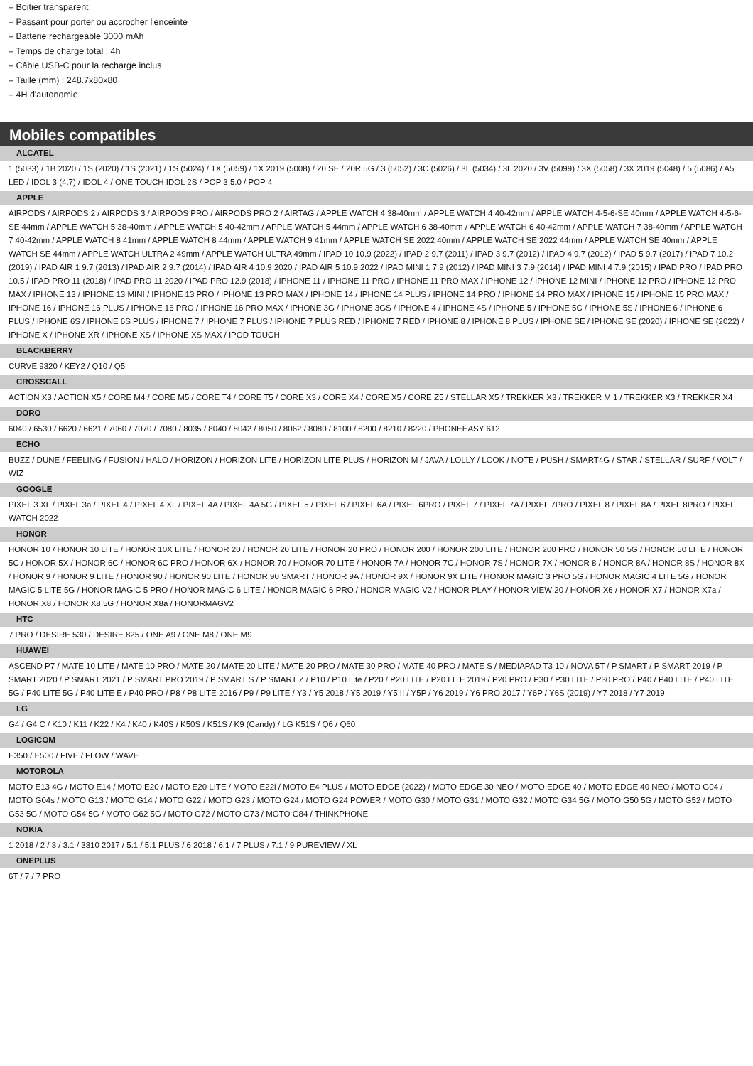– Boitier transparent
– Passant pour porter ou accrocher l'enceinte
– Batterie rechargeable 3000 mAh
– Temps de charge total : 4h
– Câble USB-C pour la recharge inclus
– Taille (mm) : 248.7x80x80
– 4H d'autonomie
Mobiles compatibles
ALCATEL
1 (5033) / 1B 2020 / 1S (2020) / 1S (2021) / 1S (5024) / 1X (5059) / 1X 2019 (5008) / 20 SE / 20R 5G / 3 (5052) / 3C (5026) / 3L (5034) / 3L 2020 / 3V (5099) / 3X (5058) / 3X 2019 (5048) / 5 (5086) / A5 LED / IDOL 3 (4.7) / IDOL 4 / ONE TOUCH IDOL 2S / POP 3 5.0 / POP 4
APPLE
AIRPODS / AIRPODS 2 / AIRPODS 3 / AIRPODS PRO / AIRPODS PRO 2 / AIRTAG / APPLE WATCH 4 38-40mm / APPLE WATCH 4 40-42mm / APPLE WATCH 4-5-6-SE 40mm / APPLE WATCH 4-5-6-SE 44mm / APPLE WATCH 5 38-40mm / APPLE WATCH 5 40-42mm / APPLE WATCH 5 44mm / APPLE WATCH 6 38-40mm / APPLE WATCH 6 40-42mm / APPLE WATCH 7 38-40mm / APPLE WATCH 7 40-42mm / APPLE WATCH 8 41mm / APPLE WATCH 8 44mm / APPLE WATCH 9 41mm / APPLE WATCH SE 2022 40mm / APPLE WATCH SE 2022 44mm / APPLE WATCH SE 40mm / APPLE WATCH SE 44mm / APPLE WATCH ULTRA 2 49mm / APPLE WATCH ULTRA 49mm / IPAD 10 10.9 (2022) / IPAD 2 9.7 (2011) / IPAD 3 9.7 (2012) / IPAD 4 9.7 (2012) / IPAD 5 9.7 (2017) / IPAD 7 10.2 (2019) / IPAD AIR 1 9.7 (2013) / IPAD AIR 2 9.7 (2014) / IPAD AIR 4 10.9 2020 / IPAD AIR 5 10.9 2022 / IPAD MINI 1 7.9 (2012) / IPAD MINI 3 7.9 (2014) / IPAD MINI 4 7.9 (2015) / IPAD PRO / IPAD PRO 10.5 / IPAD PRO 11 (2018) / IPAD PRO 11 2020 / IPAD PRO 12.9 (2018) / IPHONE 11 / IPHONE 11 PRO / IPHONE 11 PRO MAX / IPHONE 12 / IPHONE 12 MINI / IPHONE 12 PRO / IPHONE 12 PRO MAX / IPHONE 13 / IPHONE 13 MINI / IPHONE 13 PRO / IPHONE 13 PRO MAX / IPHONE 14 / IPHONE 14 PLUS / IPHONE 14 PRO / IPHONE 14 PRO MAX / IPHONE 15 / IPHONE 15 PRO MAX / IPHONE 16 / IPHONE 16 PLUS / IPHONE 16 PRO / IPHONE 16 PRO MAX / IPHONE 3G / IPHONE 3GS / IPHONE 4 / IPHONE 4S / IPHONE 5 / IPHONE 5C / IPHONE 5S / IPHONE 6 / IPHONE 6 PLUS / IPHONE 6S / IPHONE 6S PLUS / IPHONE 7 / IPHONE 7 PLUS / IPHONE 7 PLUS RED / IPHONE 7 RED / IPHONE 8 / IPHONE 8 PLUS / IPHONE SE / IPHONE SE (2020) / IPHONE SE (2022) / IPHONE X / IPHONE XR / IPHONE XS / IPHONE XS MAX / IPOD TOUCH
BLACKBERRY
CURVE 9320 / KEY2 / Q10 / Q5
CROSSCALL
ACTION X3 / ACTION X5 / CORE M4 / CORE M5 / CORE T4 / CORE T5 / CORE X3 / CORE X4 / CORE X5 / CORE Z5 / STELLAR X5 / TREKKER X3 / TREKKER M 1 / TREKKER X3 / TREKKER X4
DORO
6040 / 6530 / 6620 / 6621 / 7060 / 7070 / 7080 / 8035 / 8040 / 8042 / 8050 / 8062 / 8080 / 8100 / 8200 / 8210 / 8220 / PHONEEASY 612
ECHO
BUZZ / DUNE / FEELING / FUSION / HALO / HORIZON / HORIZON LITE / HORIZON LITE PLUS / HORIZON M / JAVA / LOLLY / LOOK / NOTE / PUSH / SMART4G / STAR / STELLAR / SURF / VOLT / WIZ
GOOGLE
PIXEL 3 XL / PIXEL 3a / PIXEL 4 / PIXEL 4 XL / PIXEL 4A / PIXEL 4A 5G / PIXEL 5 / PIXEL 6 / PIXEL 6A / PIXEL 6PRO / PIXEL 7 / PIXEL 7A / PIXEL 7PRO / PIXEL 8 / PIXEL 8A / PIXEL 8PRO / PIXEL WATCH 2022
HONOR
HONOR 10 / HONOR 10 LITE / HONOR 10X LITE / HONOR 20 / HONOR 20 LITE / HONOR 20 PRO / HONOR 200 / HONOR 200 LITE / HONOR 200 PRO / HONOR 50 5G / HONOR 50 LITE / HONOR 5C / HONOR 5X / HONOR 6C / HONOR 6C PRO / HONOR 6X / HONOR 70 / HONOR 70 LITE / HONOR 7A / HONOR 7C / HONOR 7S / HONOR 7X / HONOR 8 / HONOR 8A / HONOR 8S / HONOR 8X / HONOR 9 / HONOR 9 LITE / HONOR 90 / HONOR 90 LITE / HONOR 90 SMART / HONOR 9A / HONOR 9X / HONOR 9X LITE / HONOR MAGIC 3 PRO 5G / HONOR MAGIC 4 LITE 5G / HONOR MAGIC 5 LITE 5G / HONOR MAGIC 5 PRO / HONOR MAGIC 6 LITE / HONOR MAGIC 6 PRO / HONOR MAGIC V2 / HONOR PLAY / HONOR VIEW 20 / HONOR X6 / HONOR X7 / HONOR X7a / HONOR X8 / HONOR X8 5G / HONOR X8a / HONORMAGV2
HTC
7 PRO / DESIRE 530 / DESIRE 825 / ONE A9 / ONE M8 / ONE M9
HUAWEI
ASCEND P7 / MATE 10 LITE / MATE 10 PRO / MATE 20 / MATE 20 LITE / MATE 20 PRO / MATE 30 PRO / MATE 40 PRO / MATE S / MEDIAPAD T3 10 / NOVA 5T / P SMART / P SMART 2019 / P SMART 2020 / P SMART 2021 / P SMART PRO 2019 / P SMART S / P SMART Z / P10 / P10 Lite / P20 / P20 LITE / P20 LITE 2019 / P20 PRO / P30 / P30 LITE / P30 PRO / P40 / P40 LITE / P40 LITE 5G / P40 LITE 5G / P40 LITE E / P40 PRO / P8 / P8 LITE 2016 / P9 / P9 LITE / Y3 / Y5 2018 / Y5 2019 / Y5 II / Y5P / Y6 2019 / Y6 PRO 2017 / Y6P / Y6S (2019) / Y7 2018 / Y7 2019
LG
G4 / G4 C / K10 / K11 / K22 / K4 / K40 / K40S / K50S / K51S / K9 (Candy) / LG K51S / Q6 / Q60
LOGICOM
E350 / E500 / FIVE / FLOW / WAVE
MOTOROLA
MOTO E13 4G / MOTO E14 / MOTO E20 / MOTO E20 LITE / MOTO E22i / MOTO E4 PLUS / MOTO EDGE (2022) / MOTO EDGE 30 NEO / MOTO EDGE 40 / MOTO EDGE 40 NEO / MOTO G04 / MOTO G04s / MOTO G13 / MOTO G14 / MOTO G22 / MOTO G23 / MOTO G24 / MOTO G24 POWER / MOTO G30 / MOTO G31 / MOTO G32 / MOTO G34 5G / MOTO G50 5G / MOTO G52 / MOTO G53 5G / MOTO G54 5G / MOTO G62 5G / MOTO G72 / MOTO G73 / MOTO G84 / THINKPHONE
NOKIA
1 2018 / 2 / 3 / 3.1 / 3310 2017 / 5.1 / 5.1 PLUS / 6 2018 / 6.1 / 7 PLUS / 7.1 / 9 PUREVIEW / XL
ONEPLUS
6T / 7 / 7 PRO